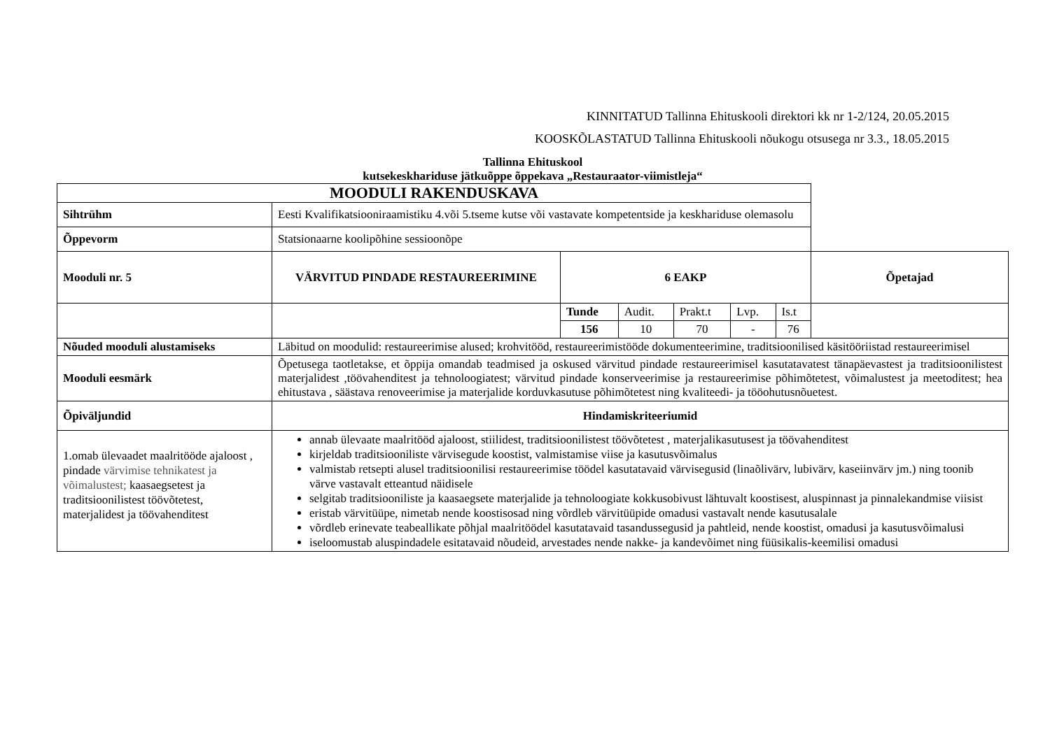KINNITATUD Tallinna Ehituskooli direktori kk nr 1-2/124, 20.05.2015
KOOSKÕLASTATUD Tallinna Ehituskooli nõukogu otsusega nr 3.3., 18.05.2015
Tallinna Ehituskool
kutsekeskhariduse jätkuõppe õppekava „Restauraator-viimistleja“
| MOODULI RAKENDUSKAVA | | | | | | | |
| Sihtrühm | Eesti Kvalifikatsiooniraamistiku 4.või 5.tseme kutse või vastavate kompetentside ja keskhariduse olemasolu | | | | | | |
| Õppevorm | Statsionaarne koolipõhine sessioonõpe | | | | | | |
| Mooduli nr. 5 | VÄRVITUD PINDADE RESTAUREERIMINE | 6 EAKP | | | | | Õpetajad |
| | | Tunde | Audit. | Prakt.t | Lvp. | Is.t | |
| | | 156 | 10 | 70 | - | 76 | |
| Nõuded mooduli alustamiseks | Läbitud on moodulid: restaureerimise alused; krohvitööd, restaureerimistööde dokumenteerimine, traditsioonilised käsitööriistad restaureerimisel | | | | | | |
| Mooduli eesmärk | Õpetusega taotletakse, et õppija omandab teadmised ja oskused värvitud pindade restaureerimisel kasutatavatest tänapäevastest ja traditsioonilistest materjalidest ,töövahenditest ja tehnoloogiatest; värvitud pindade konserveerimise ja restaureerimise põhimõtetest, võimalustest ja meetoditest; hea ehitustava , säästava renoveerimise ja materjalide korduvkasutuse põhimõtetest ning kvaliteedi- ja tööohutusnõuetest. | | | | | | |
| Õpiväljundid | Hindamiskriteeriumid | | | | | | |
| 1.omab ülevaadet maalritööde ajaloost , pindade värvimise tehnikatest ja võimalustest; kaasaegsetest ja traditsioonilistest töövõtetest, materjalidest ja töövahenditest | annab ülevaate maalritööd ajaloost, stiilidest, traditsioonilistest töövõtetest , materjalikasutusest ja töövahenditest kirjeldab traditsiooniliste värvisegude koostist, valmistamise viise ja kasutusvõimalus valmistab retsepti alusel traditsioonilisi restaureerimise töödel kasutatavaid värvisegusid (linaõlivärv, lubivärv, kaseiinvärv jm.) ning toonib värve vastavalt etteantud näidisele selgitab traditsiooniliste ja kaasaegsete materjalide ja tehnoloogiate kokkusobivust lähtuvalt koostisest, aluspinnast ja pinnalekandmise viisist eristab värvitüüpe, nimetab nende koostisosad ning võrdleb värvitüüpide omadusi vastavalt nende kasutusalale võrdleb erinevate teabeallikate põhjal maalritöödel kasutatavaid tasandussegusid ja pahtleid, nende koostist, omadusi ja kasutusvõimalusi iseloomustab aluspindadele esitatavaid nõudeid, arvestades nende nakke- ja kandevõimet ning füüsikalis-keemilisi omadusi | | | | | | |